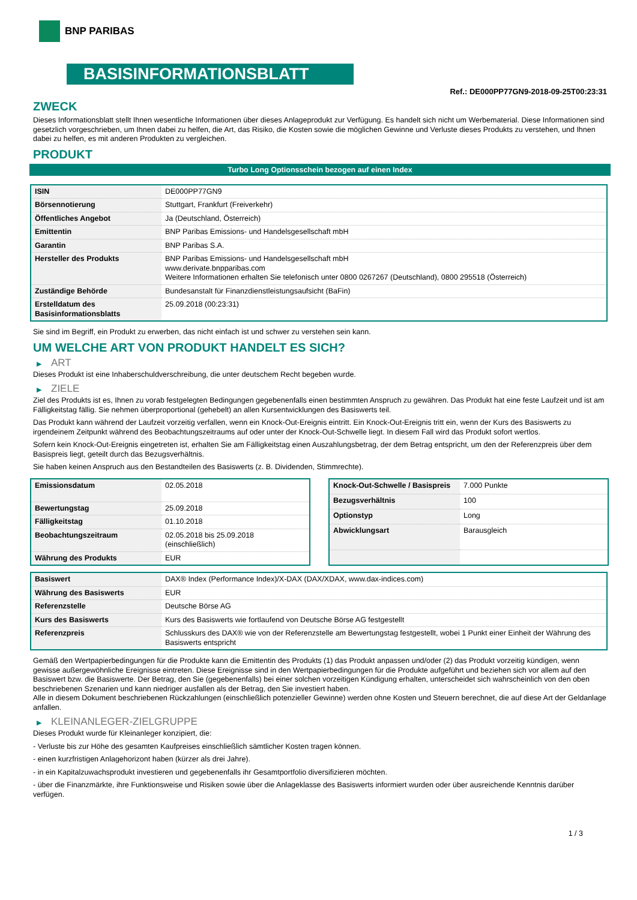BNP PARIBAS
BASISINFORMATIONSBLATT
Ref.: DE000PP77GN9-2018-09-25T00:23:31
ZWECK
Dieses Informationsblatt stellt Ihnen wesentliche Informationen über dieses Anlageprodukt zur Verfügung. Es handelt sich nicht um Werbematerial. Diese Informationen sind gesetzlich vorgeschrieben, um Ihnen dabei zu helfen, die Art, das Risiko, die Kosten sowie die möglichen Gewinne und Verluste dieses Produkts zu verstehen, und Ihnen dabei zu helfen, es mit anderen Produkten zu vergleichen.
PRODUKT
Turbo Long Optionsschein bezogen auf einen Index
| ISIN | DE000PP77GN9 |
| Börsennotierung | Stuttgart, Frankfurt (Freiverkehr) |
| Öffentliches Angebot | Ja (Deutschland, Österreich) |
| Emittentin | BNP Paribas Emissions- und Handelsgesellschaft mbH |
| Garantin | BNP Paribas S.A. |
| Hersteller des Produkts | BNP Paribas Emissions- und Handelsgesellschaft mbH www.derivate.bnpparibas.com Weitere Informationen erhalten Sie telefonisch unter 0800 0267267 (Deutschland), 0800 295518 (Österreich) |
| Zuständige Behörde | Bundesanstalt für Finanzdienstleistungsaufsicht (BaFin) |
| Erstelldatum des Basisinformationsblatts | 25.09.2018 (00:23:31) |
Sie sind im Begriff, ein Produkt zu erwerben, das nicht einfach ist und schwer zu verstehen sein kann.
UM WELCHE ART VON PRODUKT HANDELT ES SICH?
▶ ART
Dieses Produkt ist eine Inhaberschuldverschreibung, die unter deutschem Recht begeben wurde.
▶ ZIELE
Ziel des Produkts ist es, Ihnen zu vorab festgelegten Bedingungen gegebenenfalls einen bestimmten Anspruch zu gewähren. Das Produkt hat eine feste Laufzeit und ist am Fälligkeitstag fällig. Sie nehmen überproportional (gehebelt) an allen Kursentwicklungen des Basiswerts teil.
Das Produkt kann während der Laufzeit vorzeitig verfallen, wenn ein Knock-Out-Ereignis eintritt. Ein Knock-Out-Ereignis tritt ein, wenn der Kurs des Basiswerts zu irgendeinem Zeitpunkt während des Beobachtungszeitraums auf oder unter der Knock-Out-Schwelle liegt. In diesem Fall wird das Produkt sofort wertlos.
Sofern kein Knock-Out-Ereignis eingetreten ist, erhalten Sie am Fälligkeitstag einen Auszahlungsbetrag, der dem Betrag entspricht, um den der Referenzpreis über dem Basispreis liegt, geteilt durch das Bezugsverhältnis.
Sie haben keinen Anspruch aus den Bestandteilen des Basiswerts (z. B. Dividenden, Stimmrechte).
| Emissionsdatum | 02.05.2018 |
| Bewertungstag | 25.09.2018 |
| Fälligkeitstag | 01.10.2018 |
| Beobachtungszeitraum | 02.05.2018 bis 25.09.2018 (einschließlich) |
| Währung des Produkts | EUR |
| Knock-Out-Schwelle / Basispreis | 7.000 Punkte |
| Bezugsverhältnis | 100 |
| Optionstyp | Long |
| Abwicklungsart | Barausgleich |
| Basiswert | DAX® Index (Performance Index)/X-DAX (DAX/XDAX, www.dax-indices.com) |
| Währung des Basiswerts | EUR |
| Referenzstelle | Deutsche Börse AG |
| Kurs des Basiswerts | Kurs des Basiswerts wie fortlaufend von Deutsche Börse AG festgestellt |
| Referenzpreis | Schlusskurs des DAX® wie von der Referenzstelle am Bewertungstag festgestellt, wobei 1 Punkt einer Einheit der Währung des Basiswerts entspricht |
Gemäß den Wertpapierbedingungen für die Produkte kann die Emittentin des Produkts (1) das Produkt anpassen und/oder (2) das Produkt vorzeitig kündigen, wenn gewisse außergewöhnliche Ereignisse eintreten. Diese Ereignisse sind in den Wertpapierbedingungen für die Produkte aufgeführt und beziehen sich vor allem auf den Basiswert bzw. die Basiswerte. Der Betrag, den Sie (gegebenenfalls) bei einer solchen vorzeitigen Kündigung erhalten, unterscheidet sich wahrscheinlich von den oben beschriebenen Szenarien und kann niedriger ausfallen als der Betrag, den Sie investiert haben.
Alle in diesem Dokument beschriebenen Rückzahlungen (einschließlich potenzieller Gewinne) werden ohne Kosten und Steuern berechnet, die auf diese Art der Geldanlage anfallen.
▶ KLEINANLEGER-ZIELGRUPPE
Dieses Produkt wurde für Kleinanleger konzipiert, die:
- Verluste bis zur Höhe des gesamten Kaufpreises einschließlich sämtlicher Kosten tragen können.
- einen kurzfristigen Anlagehorizont haben (kürzer als drei Jahre).
- in ein Kapitalzuwachsprodukt investieren und gegebenenfalls ihr Gesamtportfolio diversifizieren möchten.
- über die Finanzmärkte, ihre Funktionsweise und Risiken sowie über die Anlageklasse des Basiswerts informiert wurden oder über ausreichende Kenntnis darüber verfügen.
1 / 3